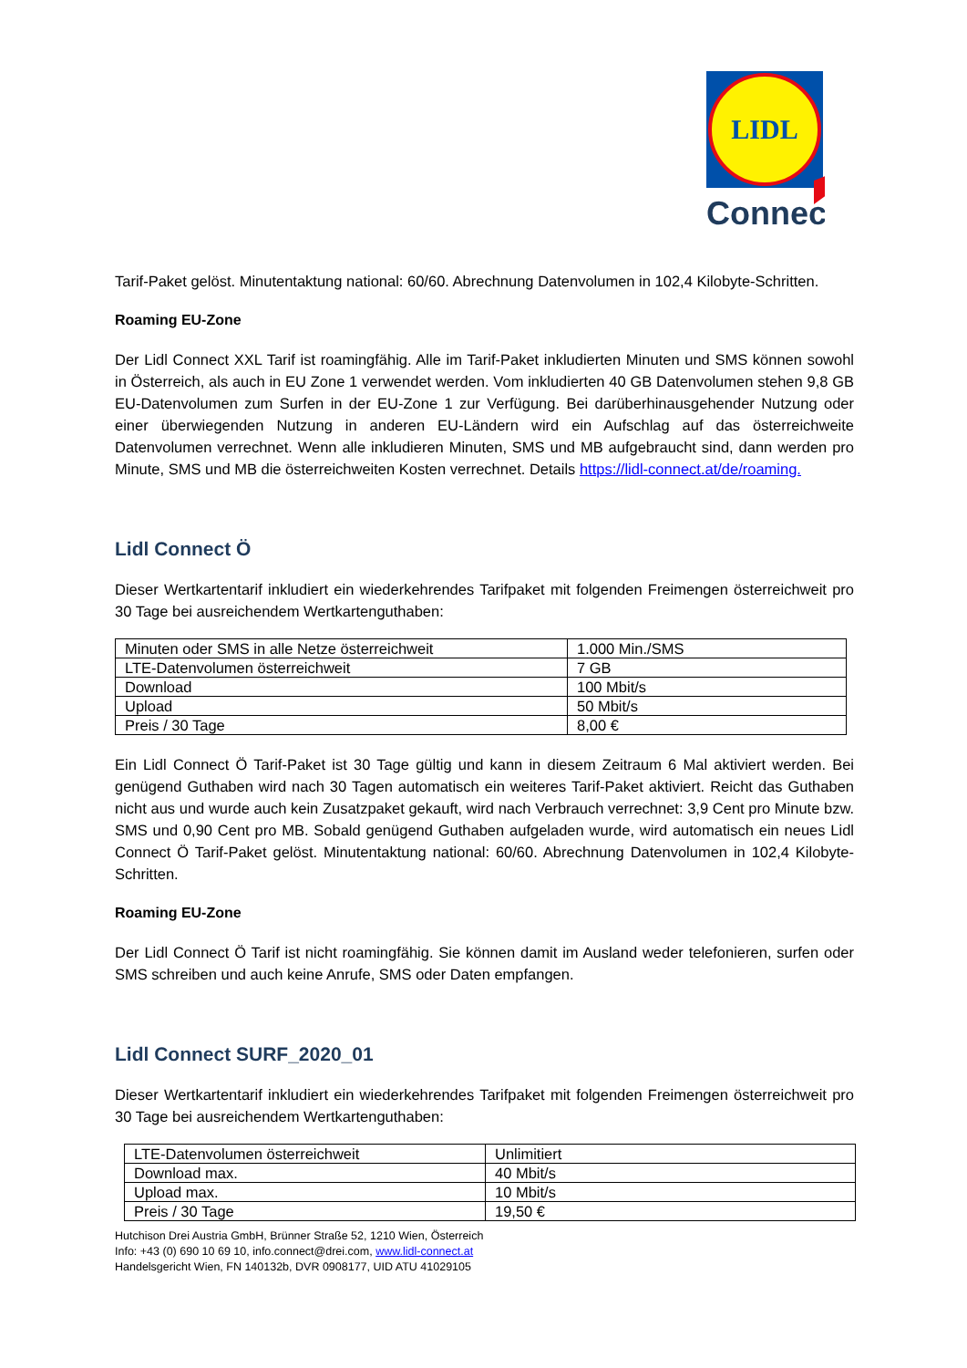LIDL
Connect
Tarif-Paket gelöst. Minutentaktung national: 60/60. Abrechnung Datenvolumen in 102,4 Kilobyte-Schritten.
Roaming EU-Zone
Der Lidl Connect XXL Tarif ist roamingfähig. Alle im Tarif-Paket inkludierten Minuten und SMS können sowohl in Österreich, als auch in EU Zone 1 verwendet werden. Vom inkludierten 40 GB Datenvolumen stehen 9,8 GB EU-Datenvolumen zum Surfen in der EU-Zone 1 zur Verfügung. Bei darüberhinausgehender Nutzung oder einer überwiegenden Nutzung in anderen EU-Ländern wird ein Aufschlag auf das österreichweite Datenvolumen verrechnet. Wenn alle inkludieren Minuten, SMS und MB aufgebraucht sind, dann werden pro Minute, SMS und MB die österreichweiten Kosten verrechnet. Details https://lidl-connect.at/de/roaming.
Lidl Connect Ö
Dieser Wertkartentarif inkludiert ein wiederkehrendes Tarifpaket mit folgenden Freimengen österreichweit pro 30 Tage bei ausreichendem Wertkartenguthaben:
| Minuten oder SMS in alle Netze österreichweit | 1.000 Min./SMS |
| LTE-Datenvolumen österreichweit | 7 GB |
| Download | 100 Mbit/s |
| Upload | 50 Mbit/s |
| Preis / 30 Tage | 8,00 € |
Ein Lidl Connect Ö Tarif-Paket ist 30 Tage gültig und kann in diesem Zeitraum 6 Mal aktiviert werden. Bei genügend Guthaben wird nach 30 Tagen automatisch ein weiteres Tarif-Paket aktiviert. Reicht das Guthaben nicht aus und wurde auch kein Zusatzpaket gekauft, wird nach Verbrauch verrechnet: 3,9 Cent pro Minute bzw. SMS und 0,90 Cent pro MB. Sobald genügend Guthaben aufgeladen wurde, wird automatisch ein neues Lidl Connect Ö Tarif-Paket gelöst. Minutentaktung national: 60/60. Abrechnung Datenvolumen in 102,4 Kilobyte-Schritten.
Roaming EU-Zone
Der Lidl Connect Ö Tarif ist nicht roamingfähig. Sie können damit im Ausland weder telefonieren, surfen oder SMS schreiben und auch keine Anrufe, SMS oder Daten empfangen.
Lidl Connect SURF_2020_01
Dieser Wertkartentarif inkludiert ein wiederkehrendes Tarifpaket mit folgenden Freimengen österreichweit pro 30 Tage bei ausreichendem Wertkartenguthaben:
| LTE-Datenvolumen österreichweit | Unlimitiert |
| Download max. | 40 Mbit/s |
| Upload max. | 10 Mbit/s |
| Preis / 30 Tage | 19,50 € |
Hutchison Drei Austria GmbH, Brünner Straße 52, 1210 Wien, Österreich
Info: +43 (0) 690 10 69 10, info.connect@drei.com, www.lidl-connect.at
Handelsgericht Wien, FN 140132b, DVR 0908177, UID ATU 41029105